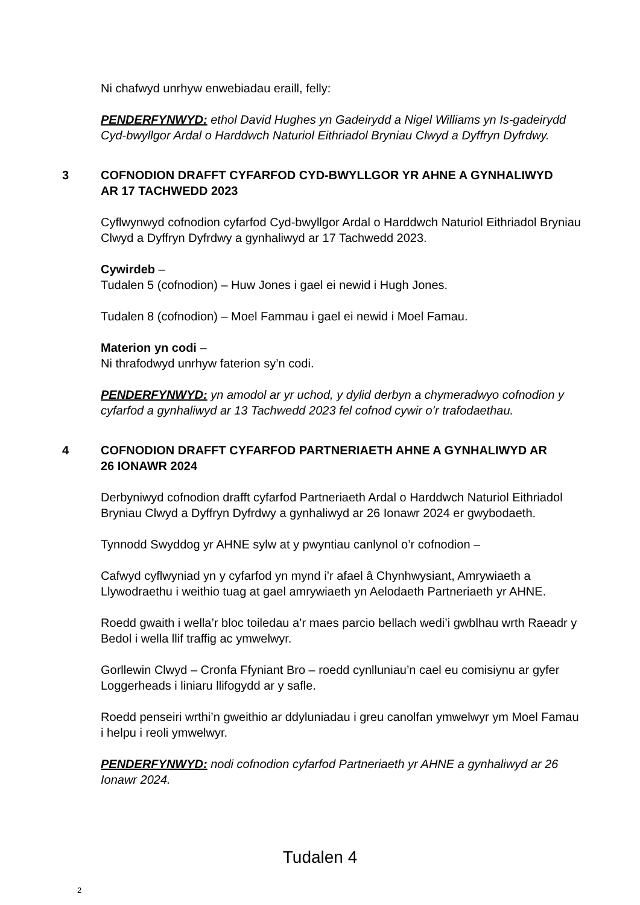Ni chafwyd unrhyw enwebiadau eraill, felly:
PENDERFYNWYD: ethol David Hughes yn Gadeirydd a Nigel Williams yn Is-gadeirydd Cyd-bwyllgor Ardal o Harddwch Naturiol Eithriadol Bryniau Clwyd a Dyffryn Dyfrdwy.
3 COFNODION DRAFFT CYFARFOD CYD-BWYLLGOR YR AHNE A GYNHALIWYD AR 17 TACHWEDD 2023
Cyflwynwyd cofnodion cyfarfod Cyd-bwyllgor Ardal o Harddwch Naturiol Eithriadol Bryniau Clwyd a Dyffryn Dyfrdwy a gynhaliwyd ar 17 Tachwedd 2023.
Cywirdeb –
Tudalen 5 (cofnodion) – Huw Jones i gael ei newid i Hugh Jones.
Tudalen 8 (cofnodion) – Moel Fammau i gael ei newid i Moel Famau.
Materion yn codi –
Ni thrafodwyd unrhyw faterion sy’n codi.
PENDERFYNWYD: yn amodol ar yr uchod, y dylid derbyn a chymeradwyo cofnodion y cyfarfod a gynhaliwyd ar 13 Tachwedd 2023 fel cofnod cywir o’r trafodaethau.
4 COFNODION DRAFFT CYFARFOD PARTNERIAETH AHNE A GYNHALIWYD AR 26 IONAWR 2024
Derbyniwyd cofnodion drafft cyfarfod Partneriaeth Ardal o Harddwch Naturiol Eithriadol Bryniau Clwyd a Dyffryn Dyfrdwy a gynhaliwyd ar 26 Ionawr 2024 er gwybodaeth.
Tynnodd Swyddog yr AHNE sylw at y pwyntiau canlynol o’r cofnodion –
Cafwyd cyflwyniad yn y cyfarfod yn mynd i’r afael â Chynhwysiant, Amrywiaeth a Llywodraethu i weithio tuag at gael amrywiaeth yn Aelodaeth Partneriaeth yr AHNE.
Roedd gwaith i wella’r bloc toiledau a’r maes parcio bellach wedi’i gwblhau wrth Raeadr y Bedol i wella llif traffig ac ymwelwyr.
Gorllewin Clwyd – Cronfa Ffyniant Bro – roedd cynlluniau’n cael eu comisiynu ar gyfer Loggerheads i liniaru llifogydd ar y safle.
Roedd penseiri wrthi’n gweithio ar ddyluniadau i greu canolfan ymwelwyr ym Moel Famau i helpu i reoli ymwelwyr.
PENDERFYNWYD: nodi cofnodion cyfarfod Partneriaeth yr AHNE a gynhaliwyd ar 26 Ionawr 2024.
Tudalen 4
2